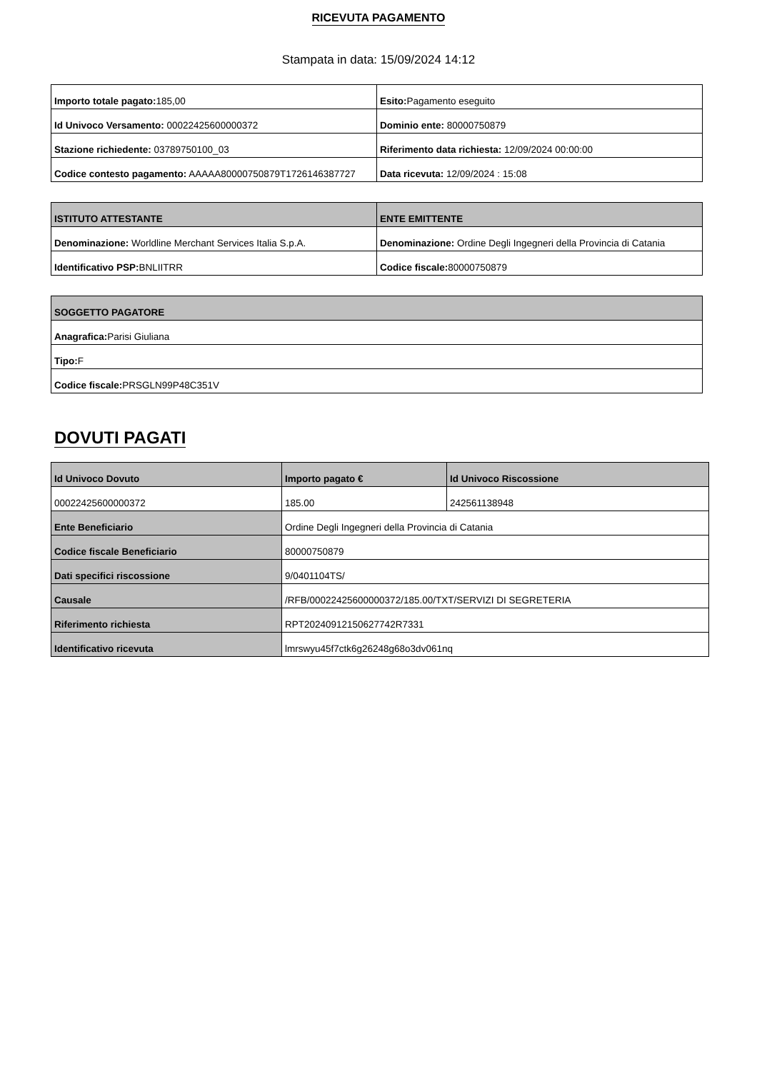RICEVUTA PAGAMENTO
Stampata in data: 15/09/2024 14:12
| Importo totale pagato: 185,00 | Esito: Pagamento eseguito |
| Id Univoco Versamento: 00022425600000372 | Dominio ente: 80000750879 |
| Stazione richiedente: 03789750100_03 | Riferimento data richiesta: 12/09/2024 00:00:00 |
| Codice contesto pagamento: AAAAA80000750879T1726146387727 | Data ricevuta: 12/09/2024 : 15:08 |
| ISTITUTO ATTESTANTE | ENTE EMITTENTE |
| --- | --- |
| Denominazione: Worldline Merchant Services Italia S.p.A. | Denominazione: Ordine Degli Ingegneri della Provincia di Catania |
| Identificativo PSP: BNLIITRR | Codice fiscale: 80000750879 |
| SOGGETTO PAGATORE |
| --- |
| Anagrafica: Parisi Giuliana |
| Tipo: F |
| Codice fiscale: PRSGLN99P48C351V |
DOVUTI PAGATI
| Id Univoco Dovuto | Importo pagato € | Id Univoco Riscossione |
| --- | --- | --- |
| 00022425600000372 | 185.00 | 242561138948 |
| Ente Beneficiario | Ordine Degli Ingegneri della Provincia di Catania | |
| Codice fiscale Beneficiario | 80000750879 | |
| Dati specifici riscossione | 9/0401104TS/ | |
| Causale | /RFB/00022425600000372/185.00/TXT/SERVIZI DI SEGRETERIA | |
| Riferimento richiesta | RPT20240912150627742R7331 | |
| Identificativo ricevuta | lmrswyu45f7ctk6g26248g68o3dv061nq | |